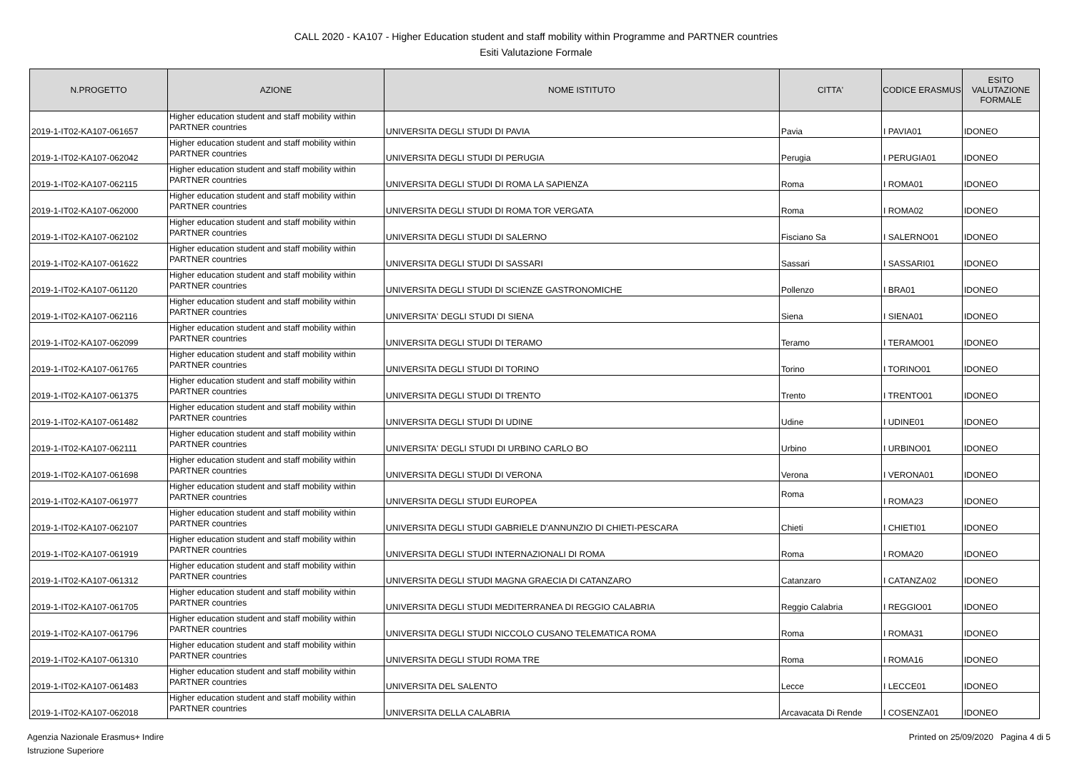CALL 2020 - KA107 - Higher Education student and staff mobility within Programme and PARTNER countries
Esiti Valutazione Formale
| N.PROGETTO | AZIONE | NOME ISTITUTO | CITTA' | CODICE ERASMUS | ESITO VALUTAZIONE FORMALE |
| --- | --- | --- | --- | --- | --- |
| 2019-1-IT02-KA107-061657 | Higher education student and staff mobility within PARTNER countries | UNIVERSITA DEGLI STUDI DI PAVIA | Pavia | I PAVIA01 | IDONEO |
| 2019-1-IT02-KA107-062042 | Higher education student and staff mobility within PARTNER countries | UNIVERSITA DEGLI STUDI DI PERUGIA | Perugia | I PERUGIA01 | IDONEO |
| 2019-1-IT02-KA107-062115 | Higher education student and staff mobility within PARTNER countries | UNIVERSITA DEGLI STUDI DI ROMA LA SAPIENZA | Roma | I ROMA01 | IDONEO |
| 2019-1-IT02-KA107-062000 | Higher education student and staff mobility within PARTNER countries | UNIVERSITA DEGLI STUDI DI ROMA TOR VERGATA | Roma | I ROMA02 | IDONEO |
| 2019-1-IT02-KA107-062102 | Higher education student and staff mobility within PARTNER countries | UNIVERSITA DEGLI STUDI DI SALERNO | Fisciano Sa | I SALERNO01 | IDONEO |
| 2019-1-IT02-KA107-061622 | Higher education student and staff mobility within PARTNER countries | UNIVERSITA DEGLI STUDI DI SASSARI | Sassari | I SASSARI01 | IDONEO |
| 2019-1-IT02-KA107-061120 | Higher education student and staff mobility within PARTNER countries | UNIVERSITA DEGLI STUDI DI SCIENZE GASTRONOMICHE | Pollenzo | I BRA01 | IDONEO |
| 2019-1-IT02-KA107-062116 | Higher education student and staff mobility within PARTNER countries | UNIVERSITA' DEGLI STUDI DI SIENA | Siena | I SIENA01 | IDONEO |
| 2019-1-IT02-KA107-062099 | Higher education student and staff mobility within PARTNER countries | UNIVERSITA DEGLI STUDI DI TERAMO | Teramo | I TERAMO01 | IDONEO |
| 2019-1-IT02-KA107-061765 | Higher education student and staff mobility within PARTNER countries | UNIVERSITA DEGLI STUDI DI TORINO | Torino | I TORINO01 | IDONEO |
| 2019-1-IT02-KA107-061375 | Higher education student and staff mobility within PARTNER countries | UNIVERSITA DEGLI STUDI DI TRENTO | Trento | I TRENTO01 | IDONEO |
| 2019-1-IT02-KA107-061482 | Higher education student and staff mobility within PARTNER countries | UNIVERSITA DEGLI STUDI DI UDINE | Udine | I UDINE01 | IDONEO |
| 2019-1-IT02-KA107-062111 | Higher education student and staff mobility within PARTNER countries | UNIVERSITA' DEGLI STUDI DI URBINO CARLO BO | Urbino | I URBINO01 | IDONEO |
| 2019-1-IT02-KA107-061698 | Higher education student and staff mobility within PARTNER countries | UNIVERSITA DEGLI STUDI DI VERONA | Verona | I VERONA01 | IDONEO |
| 2019-1-IT02-KA107-061977 | Higher education student and staff mobility within PARTNER countries | UNIVERSITA DEGLI STUDI EUROPEA | Roma | I ROMA23 | IDONEO |
| 2019-1-IT02-KA107-062107 | Higher education student and staff mobility within PARTNER countries | UNIVERSITA DEGLI STUDI GABRIELE D'ANNUNZIO DI CHIETI-PESCARA | Chieti | I CHIETI01 | IDONEO |
| 2019-1-IT02-KA107-061919 | Higher education student and staff mobility within PARTNER countries | UNIVERSITA DEGLI STUDI INTERNAZIONALI DI ROMA | Roma | I ROMA20 | IDONEO |
| 2019-1-IT02-KA107-061312 | Higher education student and staff mobility within PARTNER countries | UNIVERSITA DEGLI STUDI MAGNA GRAECIA DI CATANZARO | Catanzaro | I CATANZA02 | IDONEO |
| 2019-1-IT02-KA107-061705 | Higher education student and staff mobility within PARTNER countries | UNIVERSITA DEGLI STUDI MEDITERRANEA DI REGGIO CALABRIA | Reggio Calabria | I REGGIO01 | IDONEO |
| 2019-1-IT02-KA107-061796 | Higher education student and staff mobility within PARTNER countries | UNIVERSITA DEGLI STUDI NICCOLO CUSANO TELEMATICA ROMA | Roma | I ROMA31 | IDONEO |
| 2019-1-IT02-KA107-061310 | Higher education student and staff mobility within PARTNER countries | UNIVERSITA DEGLI STUDI ROMA TRE | Roma | I ROMA16 | IDONEO |
| 2019-1-IT02-KA107-061483 | Higher education student and staff mobility within PARTNER countries | UNIVERSITA DEL SALENTO | Lecce | I LECCE01 | IDONEO |
| 2019-1-IT02-KA107-062018 | Higher education student and staff mobility within PARTNER countries | UNIVERSITA DELLA CALABRIA | Arcavacata Di Rende | I COSENZA01 | IDONEO |
Agenzia Nazionale Erasmus+ Indire
Istruzione Superiore
Printed on 25/09/2020 Pagina 4 di 5